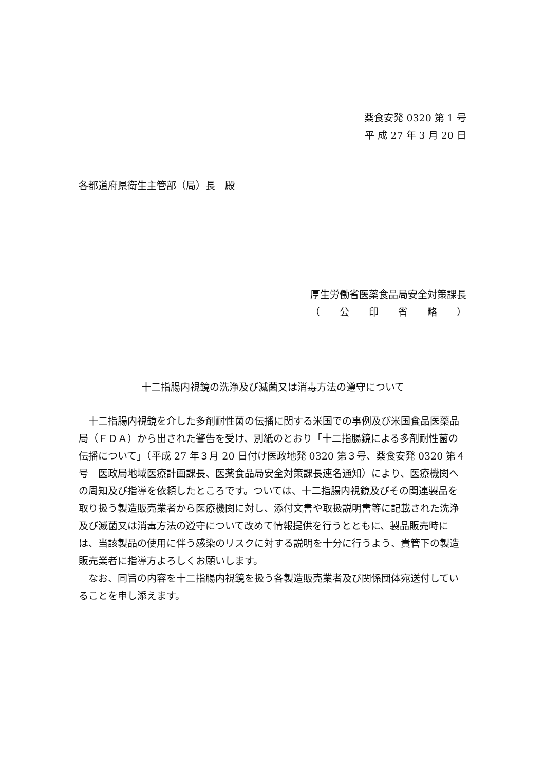薬食安発 0320 第 1 号
平 成 27 年 3 月 20 日
各都道府県衛生主管部（局）長　殿
厚生労働省医薬食品局安全対策課長
（　　公　　印　　省　　略　　）
十二指腸内視鏡の洗浄及び滅菌又は消毒方法の遵守について
十二指腸内視鏡を介した多剤耐性菌の伝播に関する米国での事例及び米国食品医薬品局（ＦＤＡ）から出された警告を受け、別紙のとおり「十二指腸鏡による多剤耐性菌の伝播について」（平成 27 年３月 20 日付け医政地発 0320 第３号、薬食安発 0320 第４号　医政局地域医療計画課長、医薬食品局安全対策課長連名通知）により、医療機関への周知及び指導を依頼したところです。ついては、十二指腸内視鏡及びその関連製品を取り扱う製造販売業者から医療機関に対し、添付文書や取扱説明書等に記載された洗浄及び滅菌又は消毒方法の遵守について改めて情報提供を行うとともに、製品販売時には、当該製品の使用に伴う感染のリスクに対する説明を十分に行うよう、貴管下の製造販売業者に指導方よろしくお願いします。
なお、同旨の内容を十二指腸内視鏡を扱う各製造販売業者及び関係団体宛送付していることを申し添えます。